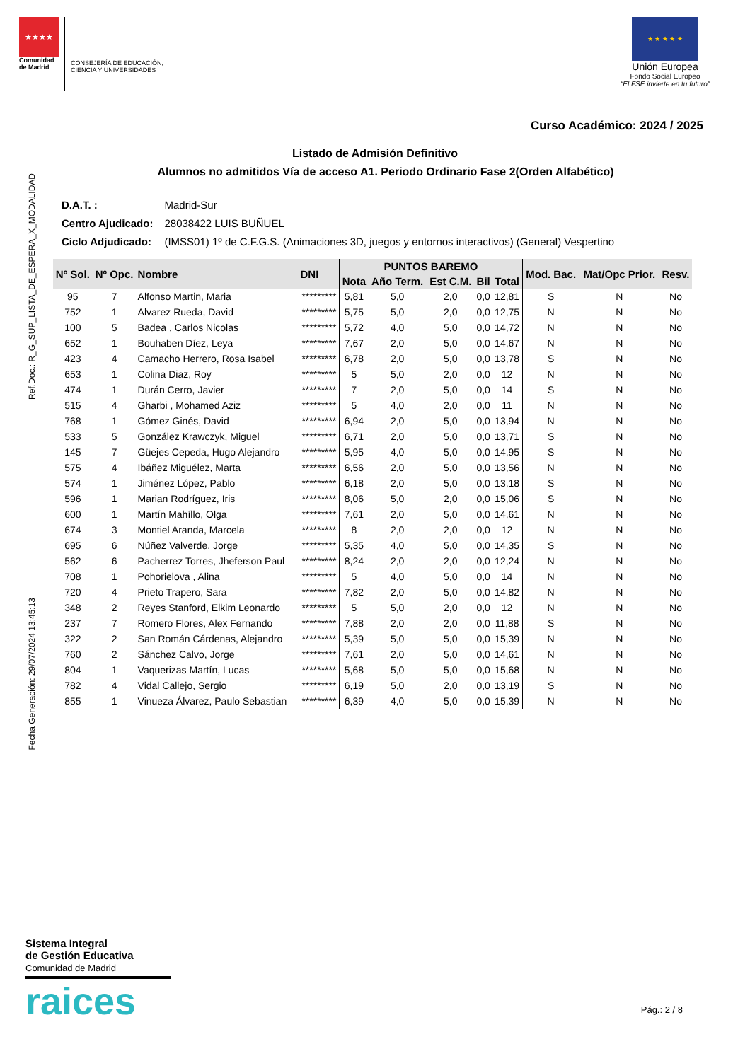★★★★
Comunidad de Madrid
CONSEJERÍA DE EDUCACIÓN,
CIENCIA Y UNIVERSIDADES
★ ★ ★ ★ ★
Unión Europea
Fondo Social Europeo
“El FSE invierte en tu futuro”
Curso Académico: 2024 / 2025
Listado de Admisión Definitivo
Alumnos no admitidos Vía de acceso A1. Periodo Ordinario Fase 2(Orden Alfabético)
Ref.Doc.: R_G_SUP_LISTA_DE_ESPERA_X_MODALIDAD
Fecha Generación: 29/07/2024 13:45:13
| D.A.T. : | Madrid-Sur |
| Centro Ajudicado: | 28038422 LUIS BUÑUEL |
| Ciclo Adjudicado: | (IMSS01) 1º de C.F.G.S. (Animaciones 3D, juegos y entornos interactivos) (General) Vespertino |
| Nº Sol. | Nº Opc. | Nombre | DNI | PUNTOS BAREMO | | | | | Mod. Bac. | Mat/Opc Prior. | Resv. |
| --- | --- | --- | --- | --- | --- | --- | --- | --- | --- | --- | --- |
| | | | | Nota | Año Term. | Est C.M. | Bil | Total | | | |
| 95 | 7 | Alfonso Martin, Maria | ********* | 5,81 | 5,0 | 2,0 | 0,0 | 12,81 | S | N | No |
| 752 | 1 | Alvarez Rueda, David | ********* | 5,75 | 5,0 | 2,0 | 0,0 | 12,75 | N | N | No |
| 100 | 5 | Badea , Carlos Nicolas | ********* | 5,72 | 4,0 | 5,0 | 0,0 | 14,72 | N | N | No |
| 652 | 1 | Bouhaben Díez, Leya | ********* | 7,67 | 2,0 | 5,0 | 0,0 | 14,67 | N | N | No |
| 423 | 4 | Camacho Herrero, Rosa Isabel | ********* | 6,78 | 2,0 | 5,0 | 0,0 | 13,78 | S | N | No |
| 653 | 1 | Colina Diaz, Roy | ********* | 5 | 5,0 | 2,0 | 0,0 | 12 | N | N | No |
| 474 | 1 | Durán Cerro, Javier | ********* | 7 | 2,0 | 5,0 | 0,0 | 14 | S | N | No |
| 515 | 4 | Gharbi , Mohamed Aziz | ********* | 5 | 4,0 | 2,0 | 0,0 | 11 | N | N | No |
| 768 | 1 | Gómez Ginés, David | ********* | 6,94 | 2,0 | 5,0 | 0,0 | 13,94 | N | N | No |
| 533 | 5 | González Krawczyk, Miguel | ********* | 6,71 | 2,0 | 5,0 | 0,0 | 13,71 | S | N | No |
| 145 | 7 | Güejes Cepeda, Hugo Alejandro | ********* | 5,95 | 4,0 | 5,0 | 0,0 | 14,95 | S | N | No |
| 575 | 4 | Ibáñez Miguélez, Marta | ********* | 6,56 | 2,0 | 5,0 | 0,0 | 13,56 | N | N | No |
| 574 | 1 | Jiménez López, Pablo | ********* | 6,18 | 2,0 | 5,0 | 0,0 | 13,18 | S | N | No |
| 596 | 1 | Marian Rodríguez, Iris | ********* | 8,06 | 5,0 | 2,0 | 0,0 | 15,06 | S | N | No |
| 600 | 1 | Martín Mahíllo, Olga | ********* | 7,61 | 2,0 | 5,0 | 0,0 | 14,61 | N | N | No |
| 674 | 3 | Montiel Aranda, Marcela | ********* | 8 | 2,0 | 2,0 | 0,0 | 12 | N | N | No |
| 695 | 6 | Núñez Valverde, Jorge | ********* | 5,35 | 4,0 | 5,0 | 0,0 | 14,35 | S | N | No |
| 562 | 6 | Pacherrez Torres, Jheferson Paul | ********* | 8,24 | 2,0 | 2,0 | 0,0 | 12,24 | N | N | No |
| 708 | 1 | Pohorielova , Alina | ********* | 5 | 4,0 | 5,0 | 0,0 | 14 | N | N | No |
| 720 | 4 | Prieto Trapero, Sara | ********* | 7,82 | 2,0 | 5,0 | 0,0 | 14,82 | N | N | No |
| 348 | 2 | Reyes Stanford, Elkim Leonardo | ********* | 5 | 5,0 | 2,0 | 0,0 | 12 | N | N | No |
| 237 | 7 | Romero Flores, Alex Fernando | ********* | 7,88 | 2,0 | 2,0 | 0,0 | 11,88 | S | N | No |
| 322 | 2 | San Román Cárdenas, Alejandro | ********* | 5,39 | 5,0 | 5,0 | 0,0 | 15,39 | N | N | No |
| 760 | 2 | Sánchez Calvo, Jorge | ********* | 7,61 | 2,0 | 5,0 | 0,0 | 14,61 | N | N | No |
| 804 | 1 | Vaquerizas Martín, Lucas | ********* | 5,68 | 5,0 | 5,0 | 0,0 | 15,68 | N | N | No |
| 782 | 4 | Vidal Callejo, Sergio | ********* | 6,19 | 5,0 | 2,0 | 0,0 | 13,19 | S | N | No |
| 855 | 1 | Vinueza Álvarez, Paulo Sebastian | ********* | 6,39 | 4,0 | 5,0 | 0,0 | 15,39 | N | N | No |
Sistema Integral
de Gestión Educativa
Comunidad de Madrid
raices
Pág.: 2 / 8